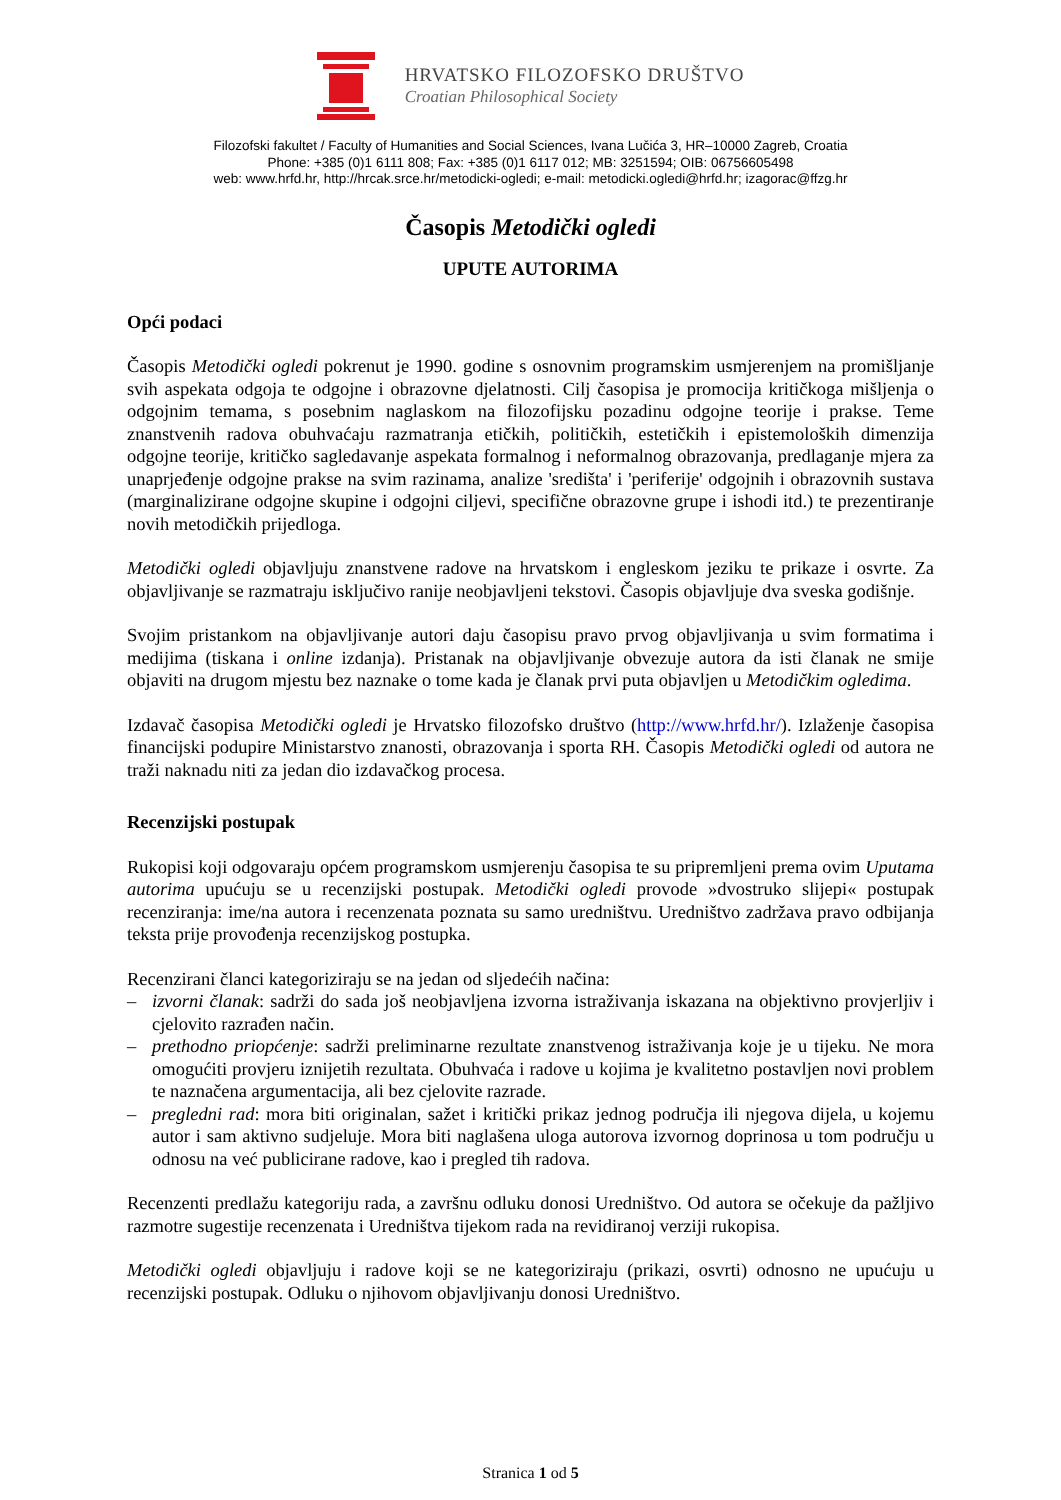HRVATSKO FILOZOFSKO DRUŠTVO
Croatian Philosophical Society
Filozofski fakultet / Faculty of Humanities and Social Sciences, Ivana Lučića 3, HR–10000 Zagreb, Croatia
Phone: +385 (0)1 6111 808; Fax: +385 (0)1 6117 012; MB: 3251594; OIB: 06756605498
web: www.hrfd.hr, http://hrcak.srce.hr/metodicki-ogledi; e-mail: metodicki.ogledi@hrfd.hr; izagorac@ffzg.hr
Časopis Metodički ogledi
UPUTE AUTORIMA
Opći podaci
Časopis Metodički ogledi pokrenut je 1990. godine s osnovnim programskim usmjerenjem na promišljanje svih aspekata odgoja te odgojne i obrazovne djelatnosti. Cilj časopisa je promocija kritičkoga mišljenja o odgojnim temama, s posebnim naglaskom na filozofijsku pozadinu odgojne teorije i prakse. Teme znanstvenih radova obuhvaćaju razmatranja etičkih, političkih, estetičkih i epistemoloških dimenzija odgojne teorije, kritičko sagledavanje aspekata formalnog i neformalnog obrazovanja, predlaganje mjera za unaprjeđenje odgojne prakse na svim razinama, analize 'središta' i 'periferije' odgojnih i obrazovnih sustava (marginalizirane odgojne skupine i odgojni ciljevi, specifične obrazovne grupe i ishodi itd.) te prezentiranje novih metodičkih prijedloga.
Metodički ogledi objavljuju znanstvene radove na hrvatskom i engleskom jeziku te prikaze i osvrte. Za objavljivanje se razmatraju isključivo ranije neobjavljeni tekstovi. Časopis objavljuje dva sveska godišnje.
Svojim pristankom na objavljivanje autori daju časopisu pravo prvog objavljivanja u svim formatima i medijima (tiskana i online izdanja). Pristanak na objavljivanje obvezuje autora da isti članak ne smije objaviti na drugom mjestu bez naznake o tome kada je članak prvi puta objavljen u Metodičkim ogledima.
Izdavač časopisa Metodički ogledi je Hrvatsko filozofsko društvo (http://www.hrfd.hr/). Izlaženje časopisa financijski podupire Ministarstvo znanosti, obrazovanja i sporta RH. Časopis Metodički ogledi od autora ne traži naknadu niti za jedan dio izdavačkog procesa.
Recenzijski postupak
Rukopisi koji odgovaraju općem programskom usmjerenju časopisa te su pripremljeni prema ovim Uputama autorima upućuju se u recenzijski postupak. Metodički ogledi provode »dvostruko slijepi« postupak recenziranja: ime/na autora i recenzenata poznata su samo uredništvu. Uredništvo zadržava pravo odbijanja teksta prije provođenja recenzijskog postupka.
Recenzirani članci kategoriziraju se na jedan od sljedećih načina:
– izvorni članak: sadrži do sada još neobjavljena izvorna istraživanja iskazana na objektivno provjerljiv i cjelovito razrađen način.
– prethodno priopćenje: sadrži preliminarne rezultate znanstvenog istraživanja koje je u tijeku. Ne mora omogućiti provjeru iznijetih rezultata. Obuhvaća i radove u kojima je kvalitetno postavljen novi problem te naznačena argumentacija, ali bez cjelovite razrade.
– pregledni rad: mora biti originalan, sažet i kritički prikaz jednog područja ili njegova dijela, u kojemu autor i sam aktivno sudjeluje. Mora biti naglašena uloga autorova izvornog doprinosa u tom području u odnosu na već publicirane radove, kao i pregled tih radova.
Recenzenti predlažu kategoriju rada, a završnu odluku donosi Uredništvo. Od autora se očekuje da pažljivo razmotre sugestije recenzenata i Uredništva tijekom rada na revidiranoj verziji rukopisa.
Metodički ogledi objavljuju i radove koji se ne kategoriziraju (prikazi, osvrti) odnosno ne upućuju u recenzijski postupak. Odluku o njihovom objavljivanju donosi Uredništvo.
Stranica 1 od 5